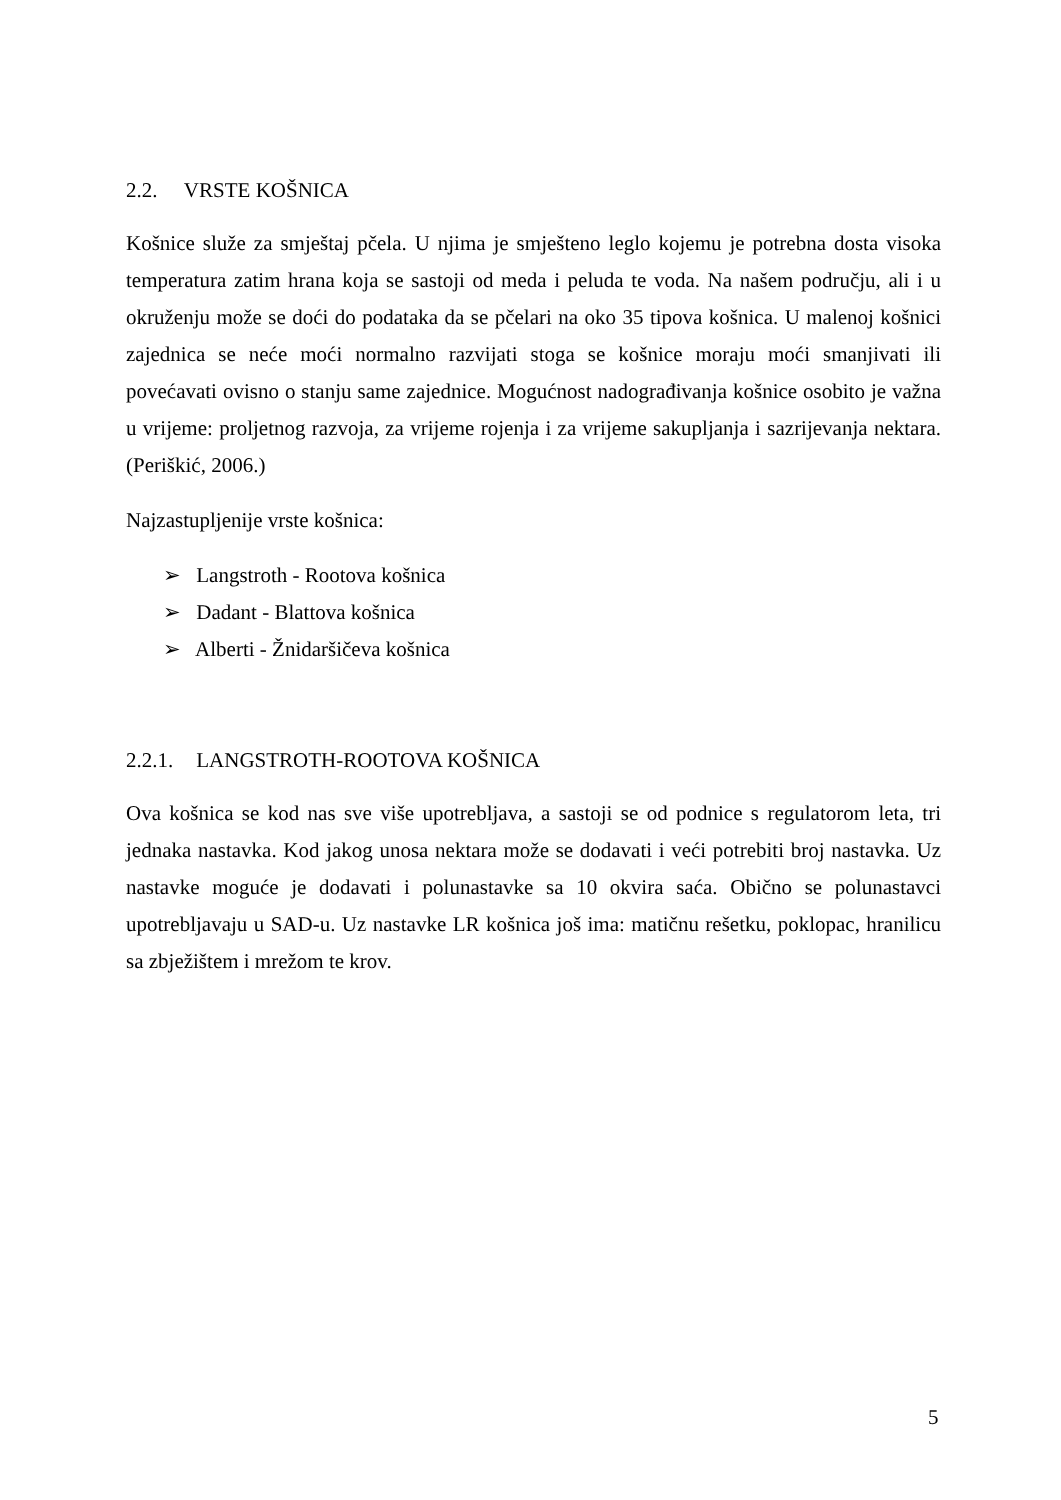2.2. VRSTE KOŠNICA
Košnice služe za smještaj pčela. U njima je smješteno leglo kojemu je potrebna dosta visoka temperatura zatim hrana koja se sastoji od meda i peluda te voda. Na našem području, ali i u okruženju može se doći do podataka da se pčelari na oko 35 tipova košnica. U malenoj košnici zajednica se neće moći normalno razvijati stoga se košnice moraju moći smanjivati ili povećavati ovisno o stanju same zajednice. Mogućnost nadograđivanja košnice osobito je važna u vrijeme: proljetnog razvoja, za vrijeme rojenja i za vrijeme sakupljanja i sazrijevanja nektara. (Periškić, 2006.)
Najzastupljenije vrste košnica:
➢ Langstroth - Rootova košnica
➢ Dadant - Blattova košnica
➢ Alberti - Žnidaršičeva košnica
2.2.1. LANGSTROTH-ROOTOVA KOŠNICA
Ova košnica se kod nas sve više upotrebljava, a sastoji se od podnice s regulatorom leta, tri jednaka nastavka. Kod jakog unosa nektara može se dodavati i veći potrebiti broj nastavka. Uz nastavke moguće je dodavati i polunastavke sa 10 okvira saća. Obično se polunastavci upotrebljavaju u SAD-u. Uz nastavke LR košnica još ima: matičnu rešetku, poklopac, hranilicu sa zbježištem i mrežom te krov.
5